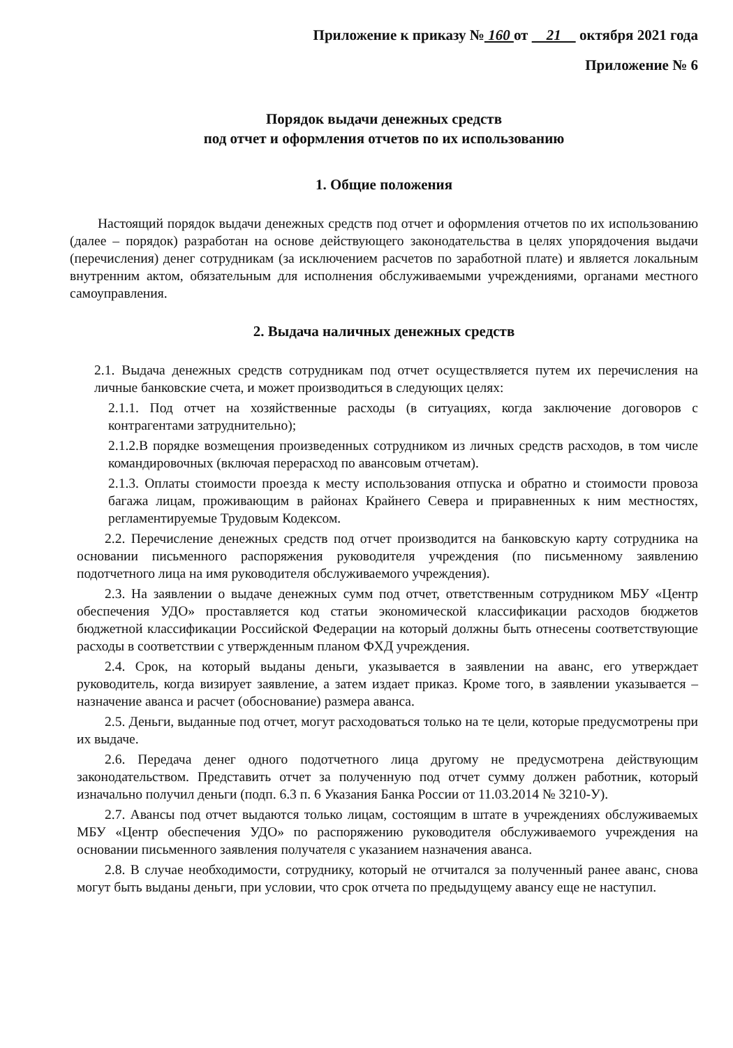Приложение к приказу № 160 от 21 октября 2021 года
Приложение № 6
Порядок выдачи денежных средств
под отчет и оформления отчетов по их использованию
1. Общие положения
Настоящий порядок выдачи денежных средств под отчет и оформления отчетов по их использованию (далее – порядок) разработан на основе действующего законодательства в целях упорядочения выдачи (перечисления) денег сотрудникам (за исключением расчетов по заработной плате) и является локальным внутренним актом, обязательным для исполнения обслуживаемыми учреждениями, органами местного самоуправления.
2. Выдача наличных денежных средств
2.1. Выдача денежных средств сотрудникам под отчет осуществляется путем их перечисления на личные банковские счета, и может производиться в следующих целях:
2.1.1. Под отчет на хозяйственные расходы (в ситуациях, когда заключение договоров с контрагентами затруднительно);
2.1.2.В порядке возмещения произведенных сотрудником из личных средств расходов, в том числе командировочных (включая перерасход по авансовым отчетам).
2.1.3. Оплаты стоимости проезда к месту использования отпуска и обратно и стоимости провоза багажа лицам, проживающим в районах Крайнего Севера и приравненных к ним местностях, регламентируемые Трудовым Кодексом.
2.2. Перечисление денежных средств под отчет производится на банковскую карту сотрудника на основании письменного распоряжения руководителя учреждения (по письменному заявлению подотчетного лица на имя руководителя обслуживаемого учреждения).
2.3. На заявлении о выдаче денежных сумм под отчет, ответственным сотрудником МБУ «Центр обеспечения УДО» проставляется код статьи экономической классификации расходов бюджетов бюджетной классификации Российской Федерации на который должны быть отнесены соответствующие расходы в соответствии с утвержденным планом ФХД учреждения.
2.4. Срок, на который выданы деньги, указывается в заявлении на аванс, его утверждает руководитель, когда визирует заявление, а затем издает приказ. Кроме того, в заявлении указывается – назначение аванса и расчет (обоснование) размера аванса.
2.5. Деньги, выданные под отчет, могут расходоваться только на те цели, которые предусмотрены при их выдаче.
2.6. Передача денег одного подотчетного лица другому не предусмотрена действующим законодательством. Представить отчет за полученную под отчет сумму должен работник, который изначально получил деньги (подп. 6.3 п. 6 Указания Банка России от 11.03.2014 № 3210-У).
2.7. Авансы под отчет выдаются только лицам, состоящим в штате в учреждениях обслуживаемых МБУ «Центр обеспечения УДО» по распоряжению руководителя обслуживаемого учреждения на основании письменного заявления получателя с указанием назначения аванса.
2.8. В случае необходимости, сотруднику, который не отчитался за полученный ранее аванс, снова могут быть выданы деньги, при условии, что срок отчета по предыдущему авансу еще не наступил.